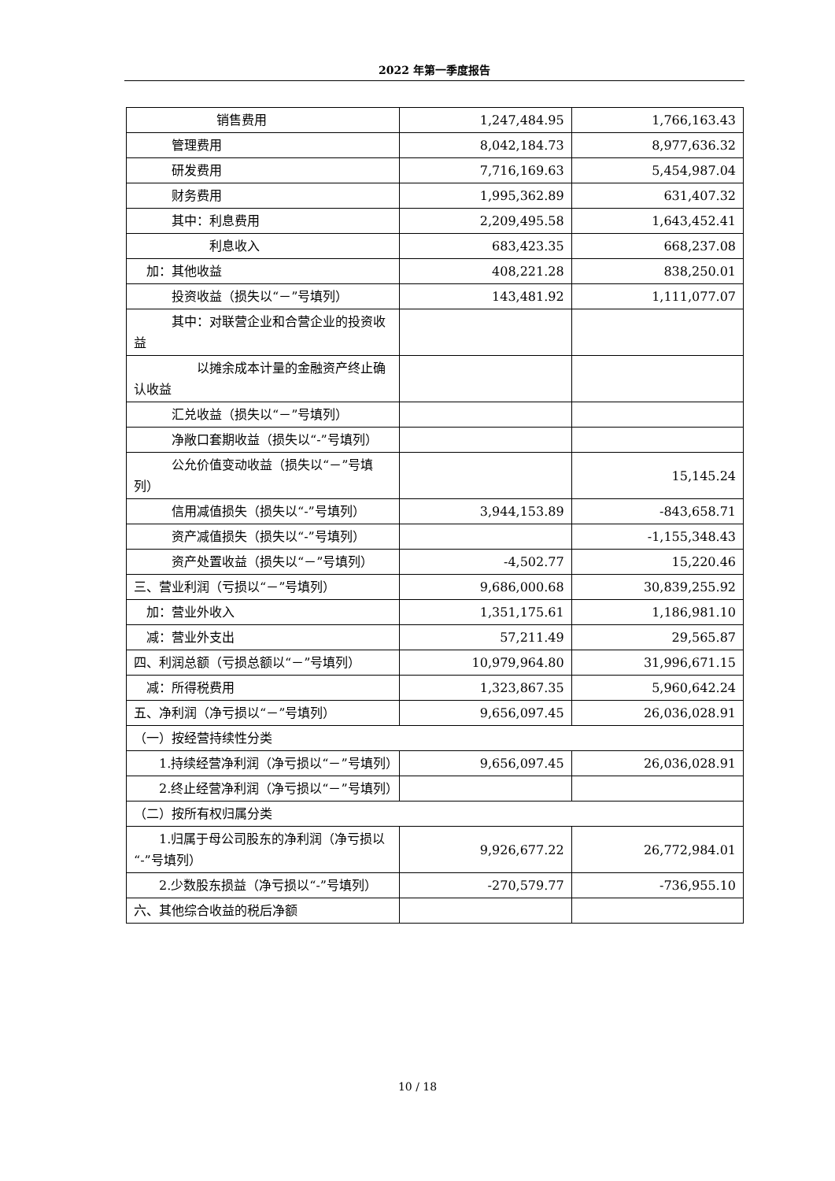2022 年第一季度报告
| 销售费用 | 1,247,484.95 | 1,766,163.43 |
| 管理费用 | 8,042,184.73 | 8,977,636.32 |
| 研发费用 | 7,716,169.63 | 5,454,987.04 |
| 财务费用 | 1,995,362.89 | 631,407.32 |
| 其中：利息费用 | 2,209,495.58 | 1,643,452.41 |
| 利息收入 | 683,423.35 | 668,237.08 |
| 加：其他收益 | 408,221.28 | 838,250.01 |
| 投资收益（损失以“－”号填列） | 143,481.92 | 1,111,077.07 |
| 其中：对联营企业和合营企业的投资收益 | | |
| 以摊余成本计量的金融资产终止确认收益 | | |
| 汇兑收益（损失以“－”号填列） | | |
| 净敞口套期收益（损失以“-”号填列） | | |
| 公允价值变动收益（损失以“－”号填列） | | 15,145.24 |
| 信用减值损失（损失以“-”号填列） | 3,944,153.89 | -843,658.71 |
| 资产减值损失（损失以“-”号填列） | | -1,155,348.43 |
| 资产处置收益（损失以“－”号填列） | -4,502.77 | 15,220.46 |
| 三、营业利润（亏损以“－”号填列） | 9,686,000.68 | 30,839,255.92 |
| 加：营业外收入 | 1,351,175.61 | 1,186,981.10 |
| 减：营业外支出 | 57,211.49 | 29,565.87 |
| 四、利润总额（亏损总额以“－”号填列） | 10,979,964.80 | 31,996,671.15 |
| 减：所得税费用 | 1,323,867.35 | 5,960,642.24 |
| 五、净利润（净亏损以“－”号填列） | 9,656,097.45 | 26,036,028.91 |
| （一）按经营持续性分类 | | |
| 1.持续经营净利润（净亏损以“－”号填列） | 9,656,097.45 | 26,036,028.91 |
| 2.终止经营净利润（净亏损以“－”号填列） | | |
| （二）按所有权归属分类 | | |
| 1.归属于母公司股东的净利润（净亏损以“-”号填列） | 9,926,677.22 | 26,772,984.01 |
| 2.少数股东损益（净亏损以“-”号填列） | -270,579.77 | -736,955.10 |
| 六、其他综合收益的税后净额 | | |
10 / 18